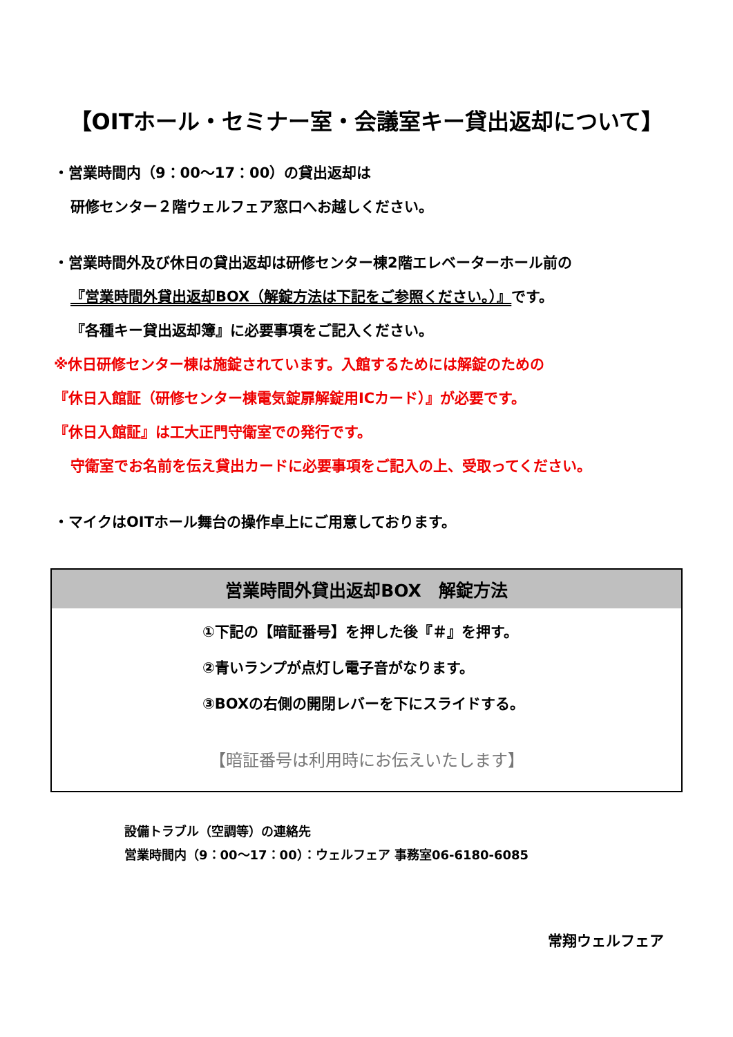【OITホール・セミナー室・会議室キー貸出返却について】
・営業時間内（9：00～17：00）の貸出返却は
研修センター２階ウェルフェア窓口へお越しください。
・営業時間外及び休日の貸出返却は研修センター棟2階エレベーターホール前の
『営業時間外貸出返却BOX（解錠方法は下記をご参照ください。）』です。
『各種キー貸出返却簿』に必要事項をご記入ください。
※休日研修センター棟は施錠されています。入館するためには解錠のための
『休日入館証（研修センター棟電気錠扉解錠用ICカード）』が必要です。
『休日入館証』は工大正門守衛室での発行です。
守衛室でお名前を伝え貸出カードに必要事項をご記入の上、受取ってください。
・マイクはOITホール舞台の操作卓上にご用意しております。
営業時間外貸出返却BOX　解錠方法
①下記の【暗証番号】を押した後『＃』を押す。
②青いランプが点灯し電子音がなります。
③BOXの右側の開閉レバーを下にスライドする。
【暗証番号は利用時にお伝えいたします】
設備トラブル（空調等）の連絡先
営業時間内（9：00～17：00）：ウェルフェア 事務室06-6180-6085
常翔ウェルフェア